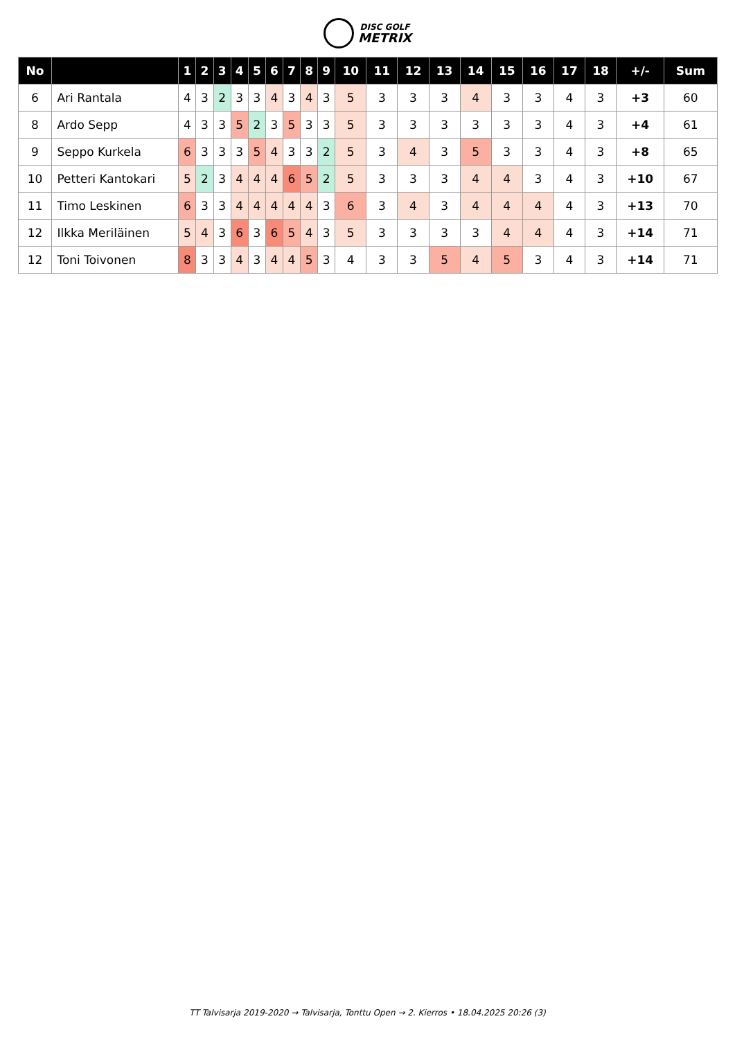DISC GOLF
METRIX
| No | | 1 | 2 | 3 | 4 | 5 | 6 | 7 | 8 | 9 | 10 | 11 | 12 | 13 | 14 | 15 | 16 | 17 | 18 | +/- | Sum |
| --- | --- | --- | --- | --- | --- | --- | --- | --- | --- | --- | --- | --- | --- | --- | --- | --- | --- | --- | --- | --- | --- |
| 6 | Ari Rantala | 4 | 3 | 2 | 3 | 3 | 4 | 3 | 4 | 3 | 5 | 3 | 3 | 3 | 4 | 3 | 3 | 4 | 3 | +3 | 60 |
| 8 | Ardo Sepp | 4 | 3 | 3 | 5 | 2 | 3 | 5 | 3 | 3 | 5 | 3 | 3 | 3 | 3 | 3 | 3 | 4 | 3 | +4 | 61 |
| 9 | Seppo Kurkela | 6 | 3 | 3 | 3 | 5 | 4 | 3 | 3 | 2 | 5 | 3 | 4 | 3 | 5 | 3 | 3 | 4 | 3 | +8 | 65 |
| 10 | Petteri Kantokari | 5 | 2 | 3 | 4 | 4 | 4 | 6 | 5 | 2 | 5 | 3 | 3 | 3 | 4 | 4 | 3 | 4 | 3 | +10 | 67 |
| 11 | Timo Leskinen | 6 | 3 | 3 | 4 | 4 | 4 | 4 | 4 | 3 | 6 | 3 | 4 | 3 | 4 | 4 | 4 | 4 | 3 | +13 | 70 |
| 12 | Ilkka Meriläinen | 5 | 4 | 3 | 6 | 3 | 6 | 5 | 4 | 3 | 5 | 3 | 3 | 3 | 3 | 4 | 4 | 4 | 3 | +14 | 71 |
| 12 | Toni Toivonen | 8 | 3 | 3 | 4 | 3 | 4 | 4 | 5 | 3 | 4 | 3 | 3 | 5 | 4 | 5 | 3 | 4 | 3 | +14 | 71 |
TT Talvisarja 2019-2020 → Talvisarja, Tonttu Open → 2. Kierros • 18.04.2025 20:26 (3)